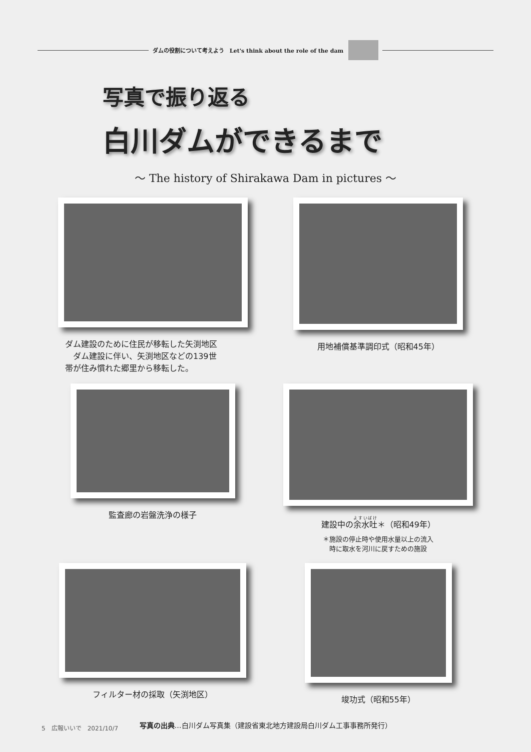ダムの役割について考えよう　Let's think about the role of the dam
写真で振り返る
白川ダムができるまで
～ The history of Shirakawa Dam in pictures ～
ダム建設のために住民が移転した矢渕地区
　ダム建設に伴い、矢渕地区などの139世
帯が住み慣れた郷里から移転した。
用地補償基準調印式（昭和45年）
監査廊の岩盤洗浄の様子
建設中の余水吐＊（昭和49年）
＊施設の停止時や使用水量以上の流入
時に取水を河川に戻すための施設
フィルター材の採取（矢渕地区）
竣功式（昭和55年）
写真の出典…白川ダム写真集（建設省東北地方建設局白川ダム工事事務所発行）
5　広報いいで　2021/10/7